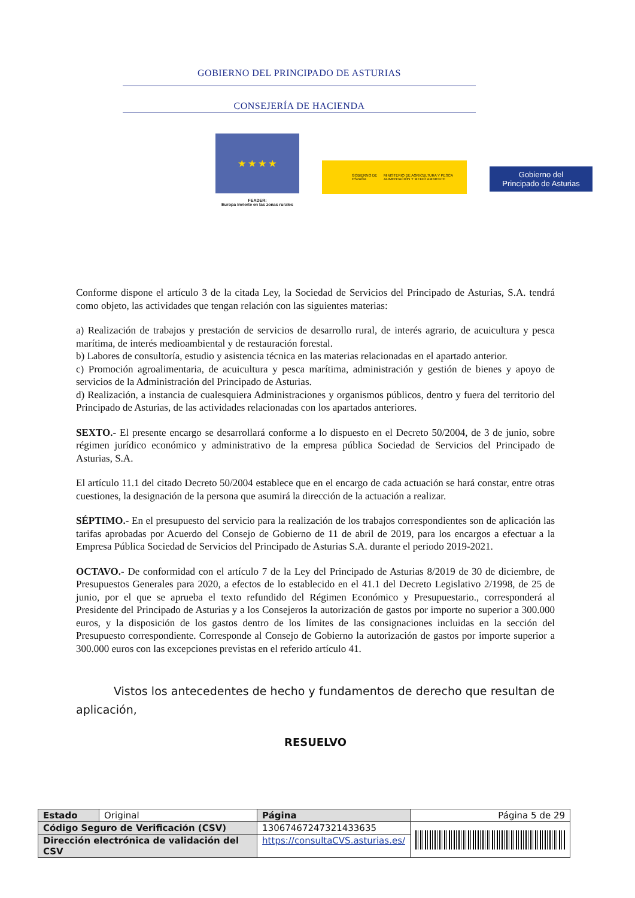GOBIERNO DEL PRINCIPADO DE ASTURIAS
CONSEJERÍA DE HACIENDA
★ ★ ★ ★
FEADER:
Europa invierte en las zonas rurales
GOBIERNO DE ESPAÑA MINISTERIO DE AGRICULTURA Y PESCA ALIMENTACIÓN Y MEDIO AMBIENTE
Gobierno del
Principado de Asturias
Conforme dispone el artículo 3 de la citada Ley, la Sociedad de Servicios del Principado de Asturias, S.A. tendrá como objeto, las actividades que tengan relación con las siguientes materias:
a) Realización de trabajos y prestación de servicios de desarrollo rural, de interés agrario, de acuicultura y pesca marítima, de interés medioambiental y de restauración forestal.
b) Labores de consultoría, estudio y asistencia técnica en las materias relacionadas en el apartado anterior.
c) Promoción agroalimentaria, de acuicultura y pesca marítima, administración y gestión de bienes y apoyo de servicios de la Administración del Principado de Asturias.
d) Realización, a instancia de cualesquiera Administraciones y organismos públicos, dentro y fuera del territorio del Principado de Asturias, de las actividades relacionadas con los apartados anteriores.
SEXTO.- El presente encargo se desarrollará conforme a lo dispuesto en el Decreto 50/2004, de 3 de junio, sobre régimen jurídico económico y administrativo de la empresa pública Sociedad de Servicios del Principado de Asturias, S.A.
El artículo 11.1 del citado Decreto 50/2004 establece que en el encargo de cada actuación se hará constar, entre otras cuestiones, la designación de la persona que asumirá la dirección de la actuación a realizar.
SÉPTIMO.- En el presupuesto del servicio para la realización de los trabajos correspondientes son de aplicación las tarifas aprobadas por Acuerdo del Consejo de Gobierno de 11 de abril de 2019, para los encargos a efectuar a la Empresa Pública Sociedad de Servicios del Principado de Asturias S.A. durante el periodo 2019-2021.
OCTAVO.- De conformidad con el artículo 7 de la Ley del Principado de Asturias 8/2019 de 30 de diciembre, de Presupuestos Generales para 2020, a efectos de lo establecido en el 41.1 del Decreto Legislativo 2/1998, de 25 de junio, por el que se aprueba el texto refundido del Régimen Económico y Presupuestario., corresponderá al Presidente del Principado de Asturias y a los Consejeros la autorización de gastos por importe no superior a 300.000 euros, y la disposición de los gastos dentro de los límites de las consignaciones incluidas en la sección del Presupuesto correspondiente. Corresponde al Consejo de Gobierno la autorización de gastos por importe superior a 300.000 euros con las excepciones previstas en el referido artículo 41.
Vistos los antecedentes de hecho y fundamentos de derecho que resultan de aplicación,
RESUELVO
| Estado | Original | Página | Página 5 de 29 | |
| Código Seguro de Verificación (CSV) | | 13067467247321433635 | | |
| Dirección electrónica de validación del CSV | | https://consultaCVS.asturias.es/ | | |